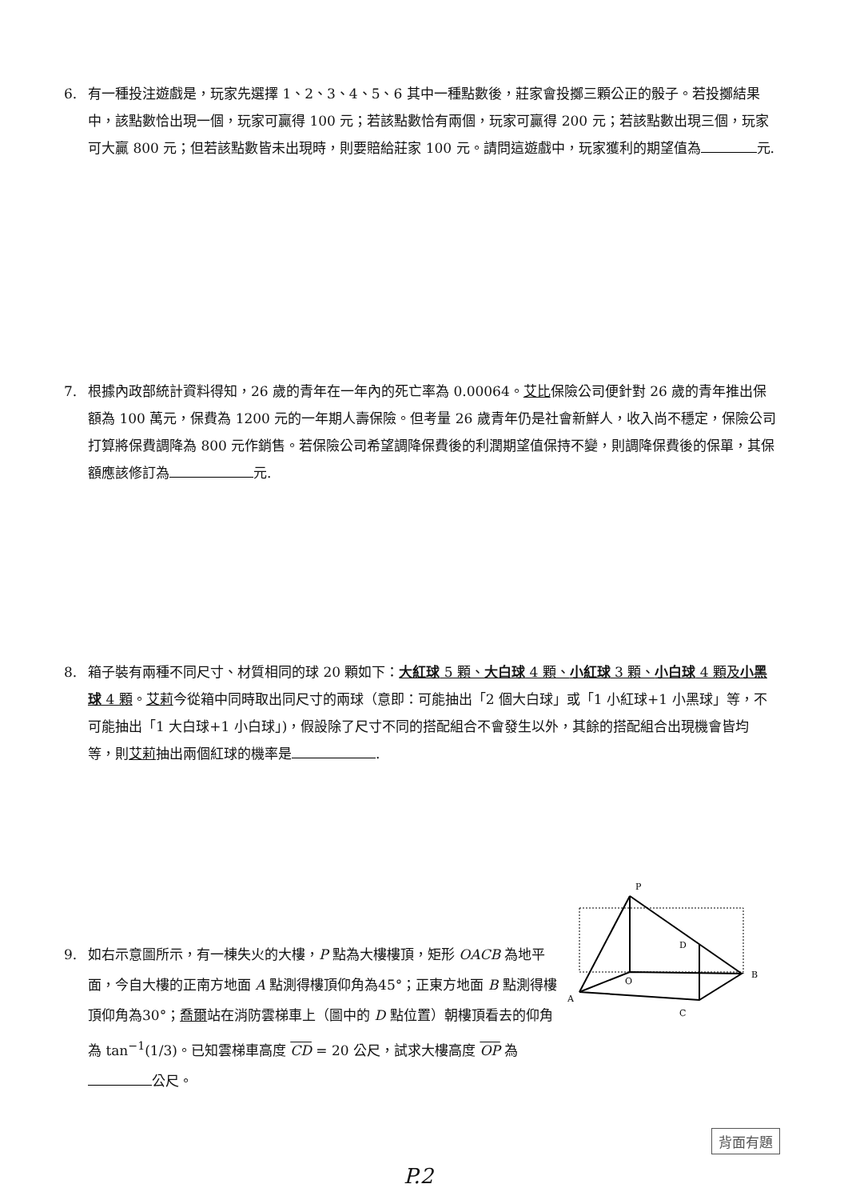6. 有一種投注遊戲是，玩家先選擇 1、2、3、4、5、6 其中一種點數後，莊家會投擲三顆公正的骰子。若投擲結果中，該點數恰出現一個，玩家可贏得 100 元；若該點數恰有兩個，玩家可贏得 200 元；若該點數出現三個，玩家可大贏 800 元；但若該點數皆未出現時，則要賠給莊家 100 元。請問這遊戲中，玩家獲利的期望值為 元.
7. 根據內政部統計資料得知，26 歲的青年在一年內的死亡率為 0.00064。艾比保險公司便針對 26 歲的青年推出保額為 100 萬元，保費為 1200 元的一年期人壽保險。但考量 26 歲青年仍是社會新鮮人，收入尚不穩定，保險公司打算將保費調降為 800 元作銷售。若保險公司希望調降保費後的利潤期望值保持不變，則調降保費後的保單，其保額應該修訂為 元.
8. 箱子裝有兩種不同尺寸、材質相同的球 20 顆如下：大紅球 5 顆、大白球 4 顆、小紅球 3 顆、小白球 4 顆及小黑球 4 顆。艾莉今從箱中同時取出同尺寸的兩球（意即：可能抽出「2 個大白球」或「1 小紅球+1 小黑球」等，不可能抽出「1 大白球+1 小白球」)，假設除了尺寸不同的搭配組合不會發生以外，其餘的搭配組合出現機會皆均等，則艾莉抽出兩個紅球的機率是 .
9. 如右示意圖所示，有一棟失火的大樓，P 點為大樓樓頂，矩形 OACB 為地平面，今自大樓的正南方地面 A 點測得樓頂仰角為45°；正東方地面 B 點測得樓頂仰角為30°；喬爾站在消防雲梯車上（圖中的 D 點位置）朝樓頂看去的仰角為 tan<sup>−1</sup>(1/3)。已知雲梯車高度 CD = 20 公尺，試求大樓高度 OP 為 公尺。
P
A
O
B
C
D
背面有題
P.2